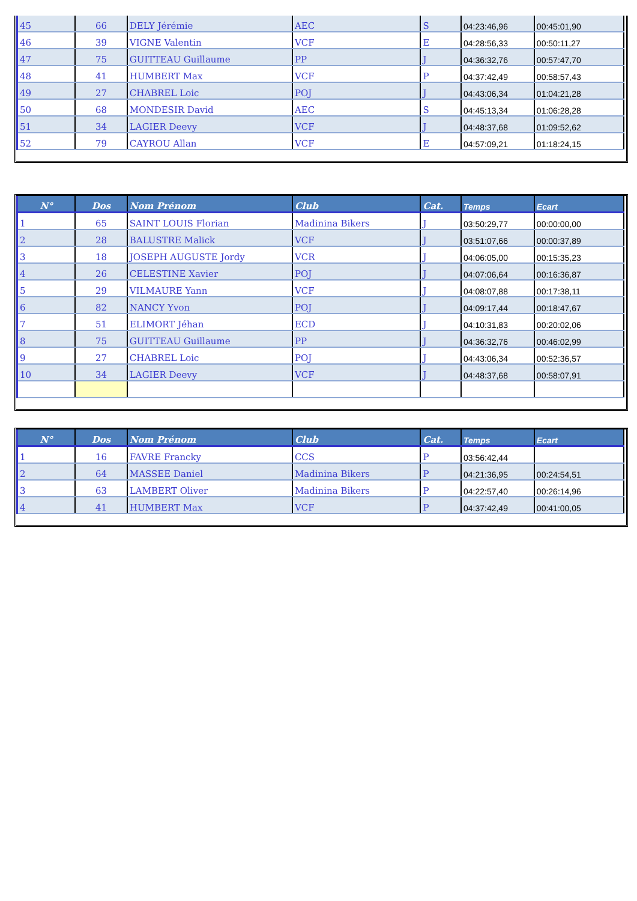| 45 | 66 | DELY Jérémie | AEC | S | 04:23:46,96 | 00:45:01,90 |
| 46 | 39 | VIGNE Valentin | VCF | E | 04:28:56,33 | 00:50:11,27 |
| 47 | 75 | GUITTEAU Guillaume | PP | J | 04:36:32,76 | 00:57:47,70 |
| 48 | 41 | HUMBERT Max | VCF | P | 04:37:42,49 | 00:58:57,43 |
| 49 | 27 | CHABREL Loic | POJ | J | 04:43:06,34 | 01:04:21,28 |
| 50 | 68 | MONDESIR David | AEC | S | 04:45:13,34 | 01:06:28,28 |
| 51 | 34 | LAGIER Deevy | VCF | J | 04:48:37,68 | 01:09:52,62 |
| 52 | 79 | CAYROU Allan | VCF | E | 04:57:09,21 | 01:18:24,15 |
| N° | Dos | Nom Prénom | Club | Cat. | Temps | Ecart |
| --- | --- | --- | --- | --- | --- | --- |
| 1 | 65 | SAINT LOUIS Florian | Madinina Bikers | J | 03:50:29,77 | 00:00:00,00 |
| 2 | 28 | BALUSTRE Malick | VCF | J | 03:51:07,66 | 00:00:37,89 |
| 3 | 18 | JOSEPH AUGUSTE Jordy | VCR | J | 04:06:05,00 | 00:15:35,23 |
| 4 | 26 | CELESTINE Xavier | POJ | J | 04:07:06,64 | 00:16:36,87 |
| 5 | 29 | VILMAURE Yann | VCF | J | 04:08:07,88 | 00:17:38,11 |
| 6 | 82 | NANCY Yvon | POJ | J | 04:09:17,44 | 00:18:47,67 |
| 7 | 51 | ELIMORT Jéhan | ECD | J | 04:10:31,83 | 00:20:02,06 |
| 8 | 75 | GUITTEAU Guillaume | PP | J | 04:36:32,76 | 00:46:02,99 |
| 9 | 27 | CHABREL Loic | POJ | J | 04:43:06,34 | 00:52:36,57 |
| 10 | 34 | LAGIER Deevy | VCF | J | 04:48:37,68 | 00:58:07,91 |
| N° | Dos | Nom Prénom | Club | Cat. | Temps | Ecart |
| --- | --- | --- | --- | --- | --- | --- |
| 1 | 16 | FAVRE Francky | CCS | P | 03:56:42,44 | |
| 2 | 64 | MASSEE Daniel | Madinina Bikers | P | 04:21:36,95 | 00:24:54,51 |
| 3 | 63 | LAMBERT Oliver | Madinina Bikers | P | 04:22:57,40 | 00:26:14,96 |
| 4 | 41 | HUMBERT Max | VCF | P | 04:37:42,49 | 00:41:00,05 |